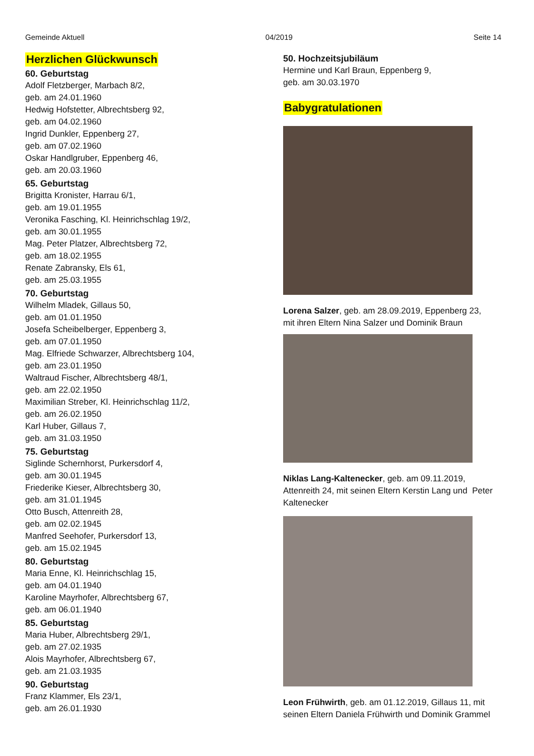Gemeinde Aktuell 04/2019 Seite 14
Herzlichen Glückwunsch
60. Geburtstag
Adolf Fletzberger, Marbach 8/2,
geb. am 24.01.1960
Hedwig Hofstetter, Albrechtsberg 92,
geb. am 04.02.1960
Ingrid Dunkler, Eppenberg 27,
geb. am 07.02.1960
Oskar Handlgruber, Eppenberg 46,
geb. am 20.03.1960
65. Geburtstag
Brigitta Kronister, Harrau 6/1,
geb. am 19.01.1955
Veronika Fasching, Kl. Heinrichschlag 19/2,
geb. am 30.01.1955
Mag. Peter Platzer, Albrechtsberg 72,
geb. am 18.02.1955
Renate Zabransky, Els 61,
geb. am 25.03.1955
70. Geburtstag
Wilhelm Mladek, Gillaus 50,
geb. am 01.01.1950
Josefa Scheibelberger, Eppenberg 3,
geb. am 07.01.1950
Mag. Elfriede Schwarzer, Albrechtsberg 104,
geb. am 23.01.1950
Waltraud Fischer, Albrechtsberg 48/1,
geb. am 22.02.1950
Maximilian Streber, Kl. Heinrichschlag 11/2,
geb. am 26.02.1950
Karl Huber, Gillaus 7,
geb. am 31.03.1950
75. Geburtstag
Siglinde Schernhorst, Purkersdorf 4,
geb. am 30.01.1945
Friederike Kieser, Albrechtsberg 30,
geb. am 31.01.1945
Otto Busch, Attenreith 28,
geb. am 02.02.1945
Manfred Seehofer, Purkersdorf 13,
geb. am 15.02.1945
80. Geburtstag
Maria Enne, Kl. Heinrichschlag 15,
geb. am 04.01.1940
Karoline Mayrhofer, Albrechtsberg 67,
geb. am 06.01.1940
85. Geburtstag
Maria Huber, Albrechtsberg 29/1,
geb. am 27.02.1935
Alois Mayrhofer, Albrechtsberg 67,
geb. am 21.03.1935
90. Geburtstag
Franz Klammer, Els 23/1,
geb. am 26.01.1930
50. Hochzeitsjubiläum
Hermine und Karl Braun, Eppenberg 9,
geb. am 30.03.1970
Babygratulationen
Lorena Salzer, geb. am 28.09.2019, Eppenberg 23, mit ihren Eltern Nina Salzer und Dominik Braun
Niklas Lang-Kaltenecker, geb. am 09.11.2019, Attenreith 24, mit seinen Eltern Kerstin Lang und Peter Kaltenecker
Leon Frühwirth, geb. am 01.12.2019, Gillaus 11, mit seinen Eltern Daniela Frühwirth und Dominik Grammel